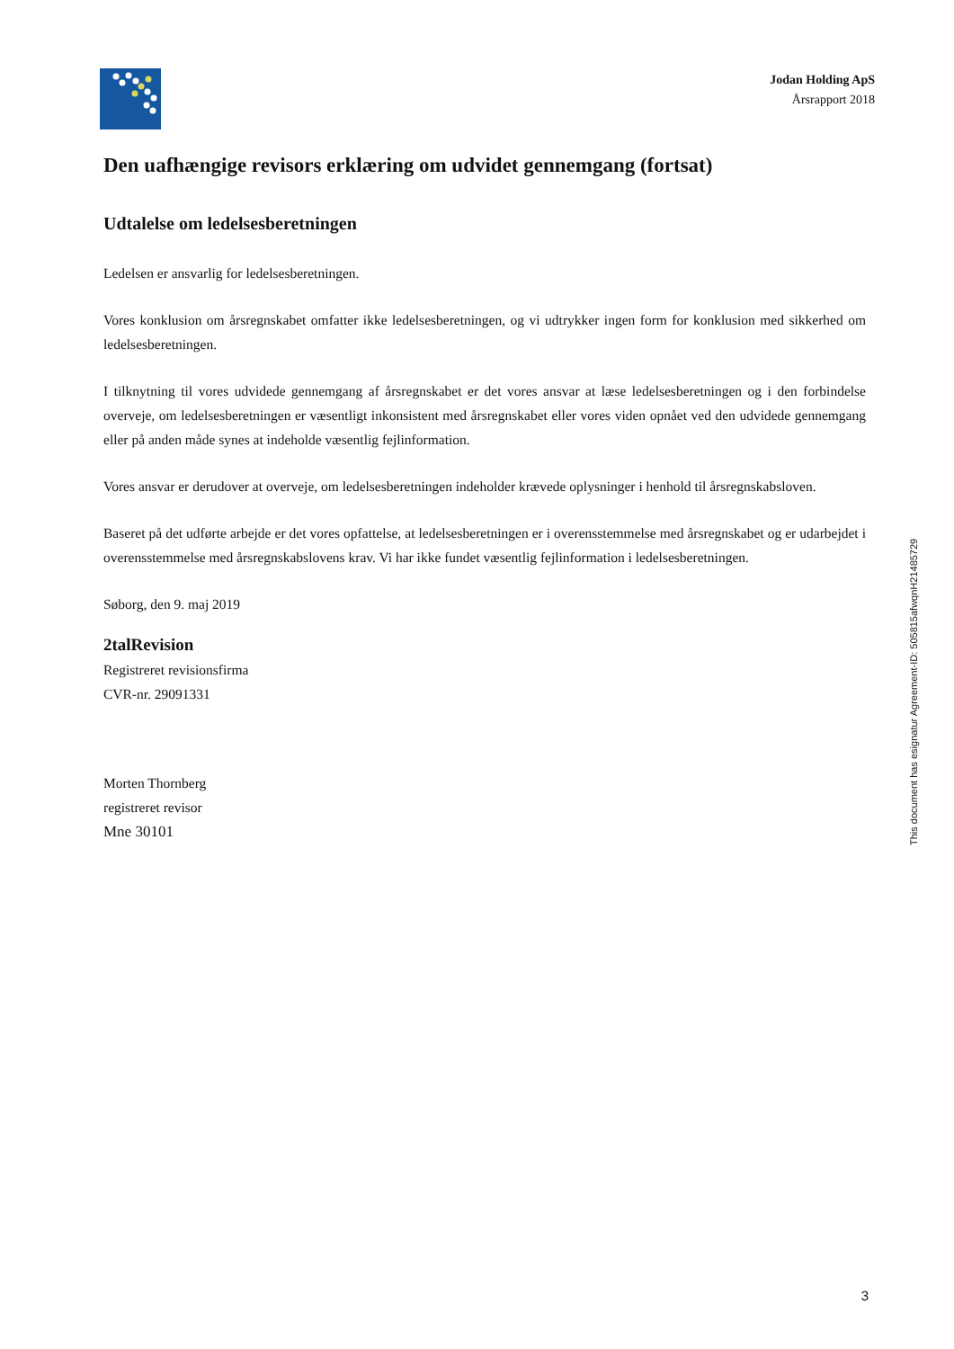Jodan Holding ApS
Årsrapport 2018
Den uafhængige revisors erklæring om udvidet gennemgang (fortsat)
Udtalelse om ledelsesberetningen
Ledelsen er ansvarlig for ledelsesberetningen.
Vores konklusion om årsregnskabet omfatter ikke ledelsesberetningen, og vi udtrykker ingen form for konklusion med sikkerhed om ledelsesberetningen.
I tilknytning til vores udvidede gennemgang af årsregnskabet er det vores ansvar at læse ledelsesberetningen og i den forbindelse overveje, om ledelsesberetningen er væsentligt inkonsistent med årsregnskabet eller vores viden opnået ved den udvidede gennemgang eller på anden måde synes at indeholde væsentlig fejlinformation.
Vores ansvar er derudover at overveje, om ledelsesberetningen indeholder krævede oplysninger i henhold til årsregnskabsloven.
Baseret på det udførte arbejde er det vores opfattelse, at ledelsesberetningen er i overensstemmelse med årsregnskabet og er udarbejdet i overensstemmelse med årsregnskabslovens krav. Vi har ikke fundet væsentlig fejlinformation i ledelsesberetningen.
Søborg, den 9. maj 2019
2talRevision
Registreret revisionsfirma
CVR-nr. 29091331
Morten Thornberg
registreret revisor
Mne 30101
This document has esignatur Agreement-ID: 505815afwqnH21485729
3